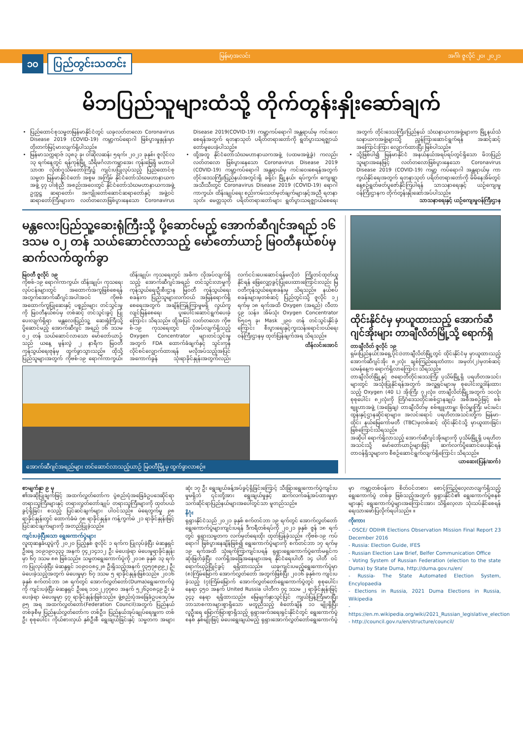မြန်မာ့အလင်း အင်္ဂါ၊ ဇူလိုင် ၂၀၊ ၂၀၂၁
၁၀ ပြည်တွင်းသတင်း
မိဘပြည်သူများထံသို့ တိုက်တွန်းနှိုးဆော်ချက်
ပြည်ထောင်စုသမ္မတမြန်မာနိုင်ငံတွင် ယခုလတ်တလော Coronavirus Disease 2019 (COVID-19) ကမ္ဘာ့ကပ်ရောဂါ ဖြစ်ပွားမှုနှုန်းမှာ တိုးတက်မြင့်မားလျက်ရှိပါသည်။
မြန်မာသက္ကရာဇ် ၁၃၈၃ ခု၊ ဝါဆိုလဆန်း ၅ရက်၊ ၂၀၂၁ ခုနှစ်၊ ဇူလိုင်လ ၁၃ ရက်နေ့တွင် ရန်ကုန်မြို့ သီရိမင်္ဂလာကမ္ဘာအေး ကုန်းမြေရှိ မဟာပါသာဏ လိုဏ်ဂူသိမ်တော်ကြီး၌ ကျင်းပပြုလုပ်သည့် ပြည်ထောင်စုသမ္မတ မြန်မာနိုင်ငံတော် အစွမ အကြိမ် နိုင်ငံတော်သံဃမဟာနာယကအဖွဲ့ ၄၇ ပါးစုံညီ အစည်းအဝေးတွင် နိုင်ငံတော်သံဃမဟာနာယကအဖွဲ့ ဥက္ကဋ္ဌ ဆရာတော်၊ အကျိုးတော်ဆောင်ဆရာတော်နှင့် အဖွဲ့ဝင်ဆရာတော်ကြီးများက လတ်တလောဖြစ်ပွားနေသော Coronavirus Disease 2019(COVID-19) ကမ္ဘာ့ကပ်ရောဂါ အန္တရာယ်မှ ကင်းဝေးစေရန်အတွက် ရတနာသုတ် ပရိတ်တရားတော်ကို ရွတ်ပွားသရဇ္ဈာယ်တော်မူပေးခဲ့ပါသည်။
ထို့အတူ နိုင်ငံတော်သံဃမဟာနာယကအဖွဲ့ (ပထမအဖွဲ့ခွဲ) ကလည်း လတ်တလော ဖြစ်ပွားနေသော Coronavirus Disease 2019 (COVID-19) ကမ္ဘာ့ကပ်ရောဂါ အန္တရာယ်မှ ကင်းဝေးစေရန်အတွက် တိုင်းဒေသကြီး/ပြည်နယ်အတွင်းရှိ ခရိုင်၊ မြို့နယ်၊ ရပ်ကွက်၊ ကျေးရွာအသီးသီးတွင် Coronavirus Disease 2019 (COVID-19) ရောဂါ ကာကွယ်၊ ထိန်းချုပ်ရေး စည်းကမ်းသတ်မှတ်ချက်များနှင့်အညီ ရတနာသုတ်၊ မေတ္တသုတ် ပရိတ်တရားတော်များ ရွတ်ပွားသရဇ္ဈာယ်စေရေး အတွက် တိုင်းဒေသကြီး/ပြည်နယ် သံဃနာယကအဖွဲ့များက မြို့နယ်သံဃနာယကအဖွဲ့များသို့ ညွှန်ကြားဆောင်ရွက်ရန် အဆင့်ဆင့် အကြောင်းကြား လျှောက်ထားပြီး ဖြစ်ပါသည်။
သို့ဖြစ်ပါ၍ မြန်မာနိုင်ငံ အနယ်နယ်အရပ်ရပ်တွင်ရှိသော မိဘပြည်သူများအနေဖြင့် လတ်တလောဖြစ်ပွားနေသော Coronavirus Disease 2019 (COVID-19) ကမ္ဘာ့ ကပ်ရောဂါ အန္တရာယ်မှ ကာကွယ်နိုင်ရေးအတွက် ရတနာသုတ် ပရိတ်တရားတော်ကို မိမိနေအိမ်တွင် နေ့စဉ်ရွတ်ဖတ်ပူဇော်နိုင်ကြပါရန် သာသနာရေးနှင့် ယဉ်ကျေးမှုဝန်ကြီးဌာနက တိုက်တွန်းနှိုးဆော်အပ်ပါသည်။
သာသနာရေးနှင့် ယဉ်ကျေးမှုဝန်ကြီးဌာန
မန္တလေးပြည်သူ့ဆေးရုံကြီးသို့ ပို့ဆောင်မည့် အောက်ဆီဂျင်အရည် ၁၆ ဒသမ ၀၂ တန် သယ်ဆောင်လာသည့် မော်တော်ယာဉ် မြဝတီနယ်စပ်မှ ဆက်လက်ထွက်ခွာ
မြဝတီ ဇူလိုင် ၁၉
ကိုဗစ်-၁၉ ရောဂါကာကွယ်၊ ထိန်းချုပ်၊ ကုသရေးလုပ်ငန်းများတွင် အထောက်အကူဖြစ်စေရန် အတွက်အောက်ဆီဂျင်အပါအဝင် ကိုဗစ် အထောက်ကူပြုဆေးနှင့် ပစ္စည်းများ တင်သွင်းမှုကို မြဝတီနယ်စပ်မှ တစ်ဆင့် တင်သွင်းခွင့် ပြုပေးလျက်ရှိရာ မန္တလေးပြည်သူ့ ဆေးရုံကြီးသို့ ပို့ဆောင်မည့် အောက်ဆီဂျင် အရည် ၁၆ ဒသမ ၀၂ တန် သယ်ဆောင်လာသော မော်တော်ယာဉ်သည် ယနေ့ မွန်းလွဲ ၂ နာရီက မြဝတီကုန်သွယ်ရေးဇုန်မှ ထွက်ခွာသွားသည်။ ထိုသို့ ပြည်သူများအတွက် ကိုဗစ်-၁၉ ရောဂါကာကွယ်၊ ထိန်းချုပ်၊ ကုသရေးတွင် အဓိက လိုအပ်လျက်ရှိသည့် အောက်ဆီဂျင်အရည် တင်သွင်းလာမှုကို ကုန်သွယ်ရေးဦးစီးဌာန မြဝတီ ကုန်သွယ်ရေးစခန်းက ပြည်သူများလက်ဝယ် အမြန်ရောက်ရှိစေရေးအတွက် အချိန်ကြန့်ကြာမှုမရှိ လွယ်ကူလျင်မြန်စေရေး ပူးပေါင်းဆောင်ရွက်ပေးခဲ့ကြောင်း သိရသည်။ ထို့အပြင် လတ်တလော ကိုဗစ်-၁၉ ကုသရေးတွင် လိုအပ်လျက်ရှိသည့် Oxygen Concentrator များတင်သွင်းမှုအတွက် FDA ထောက်ခံချက်နှင့် သွင်းကုန်လိုင်စင်လျှောက်ထားရန် မလိုအပ်သည့်အပြင် အကောက်ခွန် သုံးရာခိုင်နှုန်းအတွက်လည်း လက်ငင်းပေးဆောင်ရန်မလိုဘဲ ကြိုတင်ထုတ်ယူနိုင်ရန် ဖြေလျှော့ခွင့်ပြုပေးထားကြောင်းလည်း မြဝတီကုန်သွယ်ရေးစခန်းမှ သိရသည်။ နယ်စပ်စခန်းများမှတစ်ဆင့် ပြည်တွင်းသို့ ဇူလိုင် ၁၂ ရက်မှ ၁၈ ရက်အထိ Oxygen (အရည်) လီတာ ၄၉ သန်း၊ အိမ်သုံး Oxygen Concentrator ၆၅၀၅ ခု၊ Mask ၂၉၀ တန် တင်သွင်းနိုင်ခဲ့ကြောင်း စီးပွားရေးနှင့်ကူးသန်းရောင်းဝယ်ရေး ဝန်ကြီးဌာနမှ ထုတ်ပြန်ချက်အရ သိရသည်။
ထိန်လင်းအောင်
အောက်ဆီဂျင်အရည်များ တင်ဆောင်လာသည့်ယာဉ် မြဝတီမြို့မှ ထွက်ခွာလာစဉ်။
ထိုင်းနိုင်ငံမှ မှာယူထားသည့် အောက်ဆီဂျင်အိုးများ တာချီလိတ်မြို့သို့ ရောက်ရှိ
တာချီလိတ် ဇူလိုင် ၁၉
ရှမ်းပြည်နယ်(အရှေ့ပိုင်း)တာချီလိတ်မြို့တွင် ထိုင်းနိုင်ငံမှ မှာယူထားသည့် အောက်ဆီဂျင်အိုး ၈၂လုံး ချစ်ကြည်ရေးတံတား အမှတ်(၂)မှတစ်ဆင့် ယမန်နေ့က ရောက်ရှိလာကြောင်း သိရသည်။
တာချီလိတ်မြို့နှင့် ဇရောတီတိုင်းဒေသကြီး ပုသိမ်မြို့ရှိ ပရဟိတအသင်းများတွင် အသုံးပြုနိုင်ရန်အတွက် အလှူရှင်များမှ စုပေါင်းလှူဒါန်းထားသည့် Oxygen (40 L) အိုးကြီး ၇၂လုံး၊ တာချီလိတ်မြို့အတွက် ၁၀လုံး စုစုပေါင်း ၈၂လုံးကို တြိဂံဒေသတိုင်းစစ်ဌာနချုပ် အစီအစဉ်ဖြင့် စစ်ဗျူဟာအဖွဲ့ (အခြေချ) တာချီလိတ်မှ စစ်ဗျူဟာမှူး ဗိုလ်မှူးကြီး မင်းမင်းထွန်းနှင့်ဌာနဆိုင်ရာများ၊ အလင်းရောင် ပရဟိတအသင်းတို့က မြန်မာ-ထိုင်း နယ်မြေကော်မတီ (TBC)မှတစ်ဆင့် ထိုင်းနိုင်ငံသို့ မှာယူထားခြင်း ဖြစ်ကြောင်းသိရသည်။
အဆိုပါ ရောက်ရှိလာသည့် အောက်ဆီဂျင်အိုးများကို ပုသိမ်မြို့ရှိ ပရဟိတအသင်းသို့ မော်တော်ယာဉ်များဖြင့် ဆက်လက်ပို့ဆောင်ပေးနိုင်ရန် တာဝန်ရှိသူများက စီစဉ်ဆောင်ရွက်လျက်ရှိကြောင်း သိရသည်။
ယာဆေး(ပြန်/ဆက်)
စာမျက်နှာ ၉ မှ
၏အဆိုပြုချက်ဖြင့် အထက်လွှတ်တော်က ပွဲစည်းပုံအခြေခံဥပဒေဆိုင်ရာ တရားသူကြီးများနှင့် တရားလွှတ်တော်ချုပ် တရားသူကြီးများကို ထုတ်ပယ်ခွင့်ရှိခြင်း စသည့် ပြင်ဆင်ချက်များ ပါဝင်သည်။ မဲရေတွက်မှု ၉၈ ရာခိုင်နှုန်းတွင် ထောက်ခံမဲ ၇၈ ရာခိုင်နှုန်း၊ ကန့်ကွက်မဲ ၂၁ ရာခိုင်နှုန်းဖြင့် ပြင်ဆင်ချက်များကို အတည်ပြုခဲ့သည်။
ကျင်းပခဲ့ပြီးသော ရွေးကောက်ပွဲများ
လူထုဆန္ဒခံယူပွဲကို ၂၀၂၀ ပြည့်နှစ် ဇူလိုင် ၁ ရက်က ပြုလုပ်ခဲ့ပြီး မဲဆန္ဒရှင်ဦးရေ ၁၀၉၁၉၀၃၃၃ အနက် ၇၄၂၁၄၁၁၂ ဦး မဲပေးခဲ့ရာ မဲပေးမှုရာခိုင်နှုန်းမှာ ၆၇ ဒသမ ၈၈ ဖြစ်သည်။ သမ္မတရွေးကောက်ပွဲကို ၂၀၁၈ ခုနှစ် ၁၃ ရက်က ပြုလုပ်ခဲ့ပြီး မဲဆန္ဒရှင် ၁၀၉၀၀၈၄၂၈ ဦးရှိသည့်အနက် ၇၃၅၇၈၉၉၂ ဦး မဲပေးခဲ့သည့်အတွက် မဲပေးမှုမှာ ၆၇ ဒသမ ၅ ရာခိုင်နှုန်းဖြစ်သည်။ ၂၀၁၆ ခုနှစ် စက်တင်ဘာ ၁၈ ရက်တွင် အောက်လွှတ်တော်(Duma)ရွေးကောက်ပွဲကို ကျင်းပခဲ့ပြီး မဲဆန္ဒရှင် ဦးရေ ၁၁၀၂၂၇၇၈၀ အနက် ၅၂၆၃၀၈၄၉ ဦး မဲပေးခဲ့ရာ မဲပေးမှုမှာ ၄၇ ရာခိုင်နှုန်းဖြစ်သည်။ ဖွဲ့စည်းပုံအခြေခံဥပဒေပုဒ်မ ၉၅ အရ အထက်လွှတ်တော်(Federation Council)အတွက် ပြည်နယ်တစ်ခုစီမှ ပြည်နယ်လွှတ်တော်က တစ်ဦး၊ ပြည်နယ်အုပ်ချုပ်ရေးမှူးက တစ်ဦး စုစုပေါင်း ကိုယ်စားလှယ် နှစ်ဦးစီ ရွေးချယ်ခြင်းနှင့် သမ္မတက အများဆုံး ၁၇ ဦး ရွေးချယ်ခန့်အပ်ခွင့်ရှိခြင်းကြောင့် သီးခြားရွေးကောက်ပွဲကျင်းပမှုမရှိဘဲ ၎င်းတို့အား ရွေးချယ်မှုနှင့် ဆက်လက်ခန့်အပ်ထားမှုမှာ သက်ဆိုင်ရာပြည်နယ်များအပေါ်တွင်သာ မူတည်သည်။
နိဂုံး
ရုရှားနိုင်ငံသည် ၂၀၂၁ ခုနှစ် စက်တင်ဘာ ၁၉ ရက်တွင် အောက်လွှတ်တော်ရွေးကောက်ပွဲများကျင်းပရန် ဒီကရီတစ်ရပ်ကို ၂၀၂၁ ခုနှစ် ဇွန် ၁၈ ရက်တွင် ရုရှားသမ္မတက လက်မှတ်ရေးထိုး ထုတ်ပြန်ခဲ့သည်။ ကိုဗစ်-၁၉ ကပ်ရောဂါ ဖြစ်ပွားနေချိန်ဖြစ်၍ ရွေးကောက်ပွဲများကို စက်တင်ဘာ ၁၇ ရက်မှ ၁၉ ရက်အထိ သုံးရက်ကြာကျင်းပရန် ရုရှားရွေးကောက်ပွဲကော်မရှင်က ဆုံးဖြတ်ခဲ့ပြီး လက်ရှိအခြေအနေများအရ နိုင်ငံရေးပါတီ ၁၄ ပါတီ ဝင်ရောက်ယှဉ်ပြိုင်ခွင့် ရရှိထားသည်။ ယခုကျင်းပမည့်ရွေးကောက်ပွဲမှာ (၈)ကြိမ်မြောက် အောက်လွှတ်တော် အတွက်ဖြစ်ပြီး ၂၀၁၆ ခုနှစ်က ကျင်းပခဲ့သည့် (၇)ကြိမ်မြောက် အောက်လွှတ်တော်ရွေးကောက်ပွဲတွင် စုစုပေါင်းနေရာ ၄၅၀ အနက် United Russia ပါတီက ၇၄ ဒသမ ၂ ရာခိုင်နှုန်းဖြင့် ၃၄၃ နေရာ ရရှိထားသည်။ မြေမျက်နှာသွင်ပြင် ကျယ်ပြန့်ကြီးမားပြီး ဘာသာစကားများစွာရှိသော မတူညီသည့် စံတော်ချိန် ၁၁ မျိုးရှိပြီး လူဦးရေ မြောက်မြားစွာရှိသည့် ရုရှားဖက်ဒရေးရှင်းနိုင်ငံတွင် ရွေးကောက်ပွဲစနစ် နှစ်မျိုးဖြင့် မဲပေးရွေးချယ်မည့် ရုရှားအောက်လွှတ်တော်ရွေးကောက်ပွဲမှာ ကမ္ဘာ့တစ်ဝန်းက စိတ်ဝင်တစား စောင့်ကြည့်လေ့လာလျက်ရှိသည့် ရွေးကောက်ပွဲ တစ်ခု ဖြစ်သည့်အတွက် ရုရှားနိုင်ငံ၏ ရွေးကောက်ပွဲစနစ်များနှင့် ရွေးကောက်ပွဲများအကြောင်းအား သိရှိလေ့လာ သုံးသပ်နိုင်စေရန် ရေးသားဖော်ပြလိုက်ရပါသည်။ ။
ကိုးကား
- OSCE/ ODIHR Elections Observation Mission Final Report 23 December 2016
- Russia: Election Guide, IFES
- Russian Election Law Brief, Belfer Communication Office
- Voting System of Russian Federation (election to the state Duma) by State Duma, http://duma.gov.ru/en/
- Russia- The State Automated Election System, Encylopaedia
- Elections in Russia, 2021 Duma Elections in Russia, Wikipedia
- https://en.m.wikipedia.org/wiki/2021_Russian_legislative_election
- http://council.gov.ru/en/structure/council/